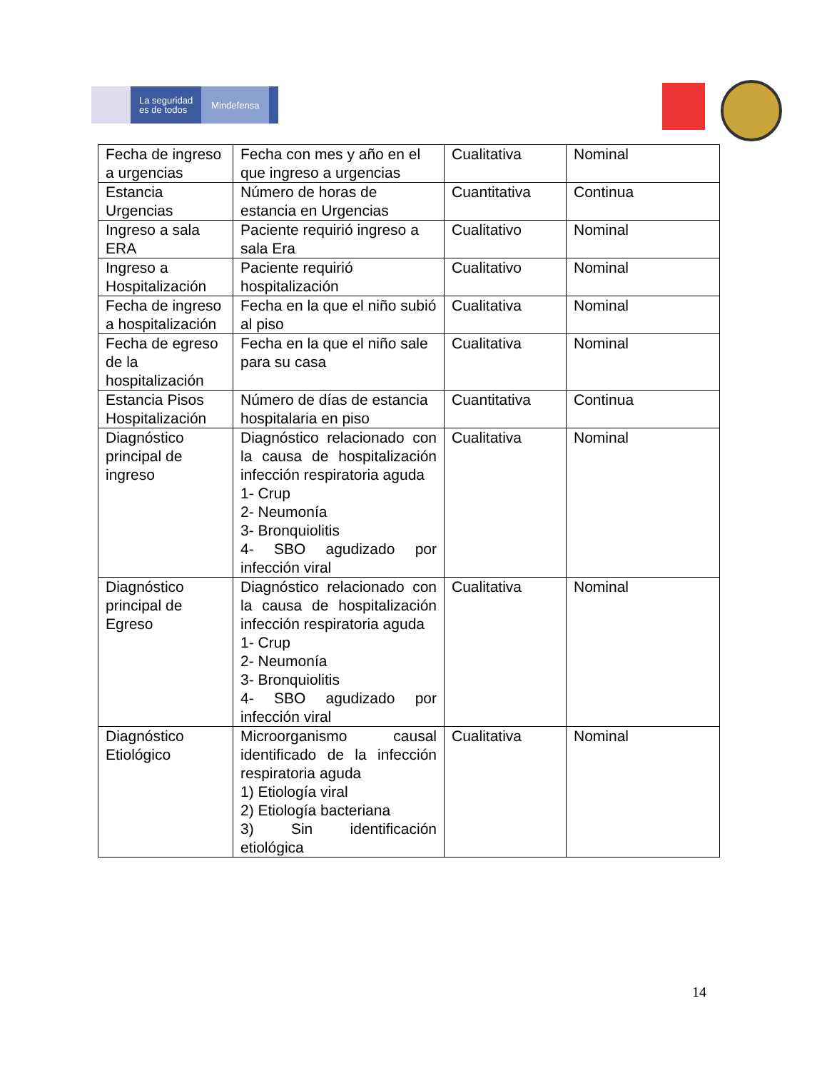La seguridad
es de todos
Mindefensa
| Fecha de ingreso a urgencias | Fecha con mes y año en el que ingreso a urgencias | Cualitativa | Nominal |
| Estancia Urgencias | Número de horas de estancia en Urgencias | Cuantitativa | Continua |
| Ingreso a sala ERA | Paciente requirió ingreso a sala Era | Cualitativo | Nominal |
| Ingreso a Hospitalización | Paciente requirió hospitalización | Cualitativo | Nominal |
| Fecha de ingreso a hospitalización | Fecha en la que el niño subió al piso | Cualitativa | Nominal |
| Fecha de egreso de la hospitalización | Fecha en la que el niño sale para su casa | Cualitativa | Nominal |
| Estancia Pisos Hospitalización | Número de días de estancia hospitalaria en piso | Cuantitativa | Continua |
| Diagnóstico principal de ingreso | Diagnóstico relacionado con la causa de hospitalización infección respiratoria aguda 1- Crup 2- Neumonía 3- Bronquiolitis 4- SBO agudizado por infección viral | Cualitativa | Nominal |
| Diagnóstico principal de Egreso | Diagnóstico relacionado con la causa de hospitalización infección respiratoria aguda 1- Crup 2- Neumonía 3- Bronquiolitis 4- SBO agudizado por infección viral | Cualitativa | Nominal |
| Diagnóstico Etiológico | Microorganismo causal identificado de la infección respiratoria aguda 1) Etiología viral 2) Etiología bacteriana 3) Sin identificación etiológica | Cualitativa | Nominal |
14